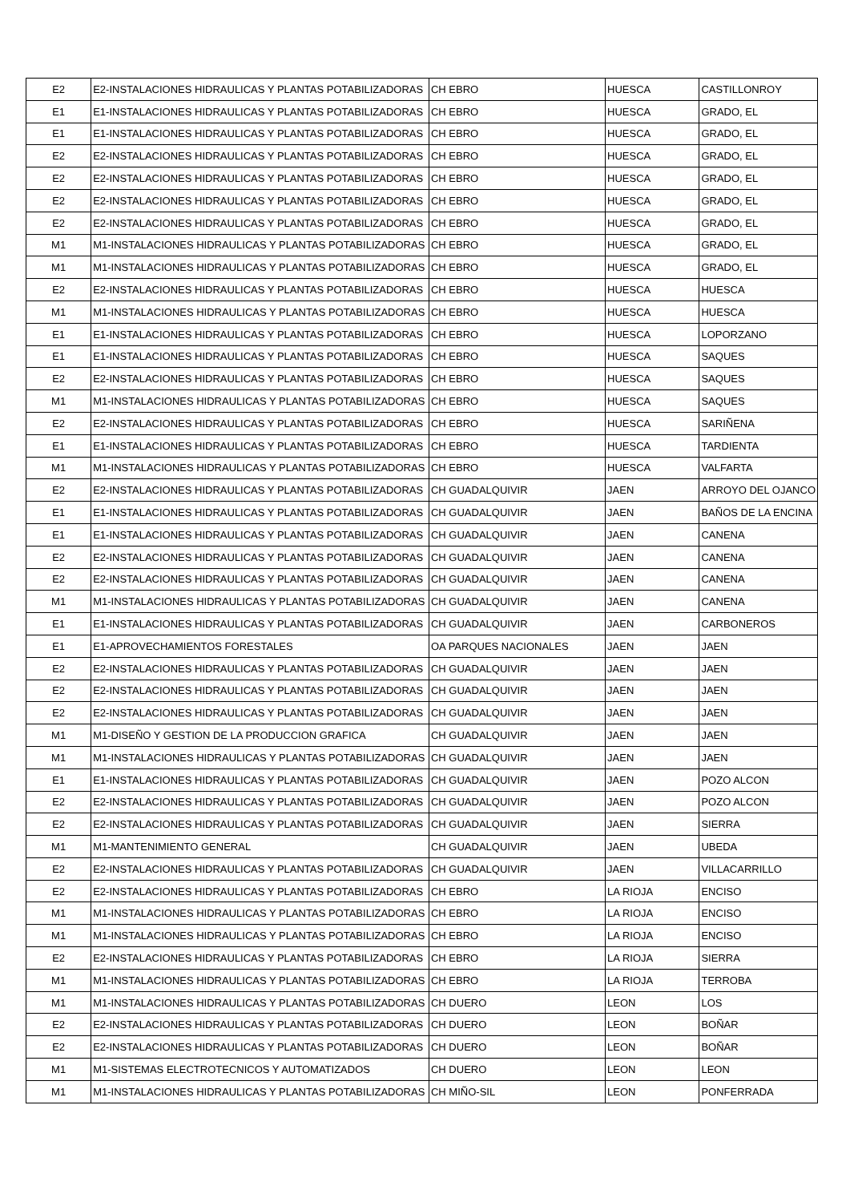| E2 | E2-INSTALACIONES HIDRAULICAS Y PLANTAS POTABILIZADORAS | CH EBRO | HUESCA | CASTILLONROY |
| E1 | E1-INSTALACIONES HIDRAULICAS Y PLANTAS POTABILIZADORAS | CH EBRO | HUESCA | GRADO, EL |
| E1 | E1-INSTALACIONES HIDRAULICAS Y PLANTAS POTABILIZADORAS | CH EBRO | HUESCA | GRADO, EL |
| E2 | E2-INSTALACIONES HIDRAULICAS Y PLANTAS POTABILIZADORAS | CH EBRO | HUESCA | GRADO, EL |
| E2 | E2-INSTALACIONES HIDRAULICAS Y PLANTAS POTABILIZADORAS | CH EBRO | HUESCA | GRADO, EL |
| E2 | E2-INSTALACIONES HIDRAULICAS Y PLANTAS POTABILIZADORAS | CH EBRO | HUESCA | GRADO, EL |
| E2 | E2-INSTALACIONES HIDRAULICAS Y PLANTAS POTABILIZADORAS | CH EBRO | HUESCA | GRADO, EL |
| M1 | M1-INSTALACIONES HIDRAULICAS Y PLANTAS POTABILIZADORAS | CH EBRO | HUESCA | GRADO, EL |
| M1 | M1-INSTALACIONES HIDRAULICAS Y PLANTAS POTABILIZADORAS | CH EBRO | HUESCA | GRADO, EL |
| E2 | E2-INSTALACIONES HIDRAULICAS Y PLANTAS POTABILIZADORAS | CH EBRO | HUESCA | HUESCA |
| M1 | M1-INSTALACIONES HIDRAULICAS Y PLANTAS POTABILIZADORAS | CH EBRO | HUESCA | HUESCA |
| E1 | E1-INSTALACIONES HIDRAULICAS Y PLANTAS POTABILIZADORAS | CH EBRO | HUESCA | LOPORZANO |
| E1 | E1-INSTALACIONES HIDRAULICAS Y PLANTAS POTABILIZADORAS | CH EBRO | HUESCA | SAQUES |
| E2 | E2-INSTALACIONES HIDRAULICAS Y PLANTAS POTABILIZADORAS | CH EBRO | HUESCA | SAQUES |
| M1 | M1-INSTALACIONES HIDRAULICAS Y PLANTAS POTABILIZADORAS | CH EBRO | HUESCA | SAQUES |
| E2 | E2-INSTALACIONES HIDRAULICAS Y PLANTAS POTABILIZADORAS | CH EBRO | HUESCA | SARIÑENA |
| E1 | E1-INSTALACIONES HIDRAULICAS Y PLANTAS POTABILIZADORAS | CH EBRO | HUESCA | TARDIENTA |
| M1 | M1-INSTALACIONES HIDRAULICAS Y PLANTAS POTABILIZADORAS | CH EBRO | HUESCA | VALFARTA |
| E2 | E2-INSTALACIONES HIDRAULICAS Y PLANTAS POTABILIZADORAS | CH GUADALQUIVIR | JAEN | ARROYO DEL OJANCO |
| E1 | E1-INSTALACIONES HIDRAULICAS Y PLANTAS POTABILIZADORAS | CH GUADALQUIVIR | JAEN | BAÑOS DE LA ENCINA |
| E1 | E1-INSTALACIONES HIDRAULICAS Y PLANTAS POTABILIZADORAS | CH GUADALQUIVIR | JAEN | CANENA |
| E2 | E2-INSTALACIONES HIDRAULICAS Y PLANTAS POTABILIZADORAS | CH GUADALQUIVIR | JAEN | CANENA |
| E2 | E2-INSTALACIONES HIDRAULICAS Y PLANTAS POTABILIZADORAS | CH GUADALQUIVIR | JAEN | CANENA |
| M1 | M1-INSTALACIONES HIDRAULICAS Y PLANTAS POTABILIZADORAS | CH GUADALQUIVIR | JAEN | CANENA |
| E1 | E1-INSTALACIONES HIDRAULICAS Y PLANTAS POTABILIZADORAS | CH GUADALQUIVIR | JAEN | CARBONEROS |
| E1 | E1-APROVECHAMIENTOS FORESTALES | OA PARQUES NACIONALES | JAEN | JAEN |
| E2 | E2-INSTALACIONES HIDRAULICAS Y PLANTAS POTABILIZADORAS | CH GUADALQUIVIR | JAEN | JAEN |
| E2 | E2-INSTALACIONES HIDRAULICAS Y PLANTAS POTABILIZADORAS | CH GUADALQUIVIR | JAEN | JAEN |
| E2 | E2-INSTALACIONES HIDRAULICAS Y PLANTAS POTABILIZADORAS | CH GUADALQUIVIR | JAEN | JAEN |
| M1 | M1-DISEÑO Y GESTION DE LA PRODUCCION GRAFICA | CH GUADALQUIVIR | JAEN | JAEN |
| M1 | M1-INSTALACIONES HIDRAULICAS Y PLANTAS POTABILIZADORAS | CH GUADALQUIVIR | JAEN | JAEN |
| E1 | E1-INSTALACIONES HIDRAULICAS Y PLANTAS POTABILIZADORAS | CH GUADALQUIVIR | JAEN | POZO ALCON |
| E2 | E2-INSTALACIONES HIDRAULICAS Y PLANTAS POTABILIZADORAS | CH GUADALQUIVIR | JAEN | POZO ALCON |
| E2 | E2-INSTALACIONES HIDRAULICAS Y PLANTAS POTABILIZADORAS | CH GUADALQUIVIR | JAEN | SIERRA |
| M1 | M1-MANTENIMIENTO GENERAL | CH GUADALQUIVIR | JAEN | UBEDA |
| E2 | E2-INSTALACIONES HIDRAULICAS Y PLANTAS POTABILIZADORAS | CH GUADALQUIVIR | JAEN | VILLACARRILLO |
| E2 | E2-INSTALACIONES HIDRAULICAS Y PLANTAS POTABILIZADORAS | CH EBRO | LA RIOJA | ENCISO |
| M1 | M1-INSTALACIONES HIDRAULICAS Y PLANTAS POTABILIZADORAS | CH EBRO | LA RIOJA | ENCISO |
| M1 | M1-INSTALACIONES HIDRAULICAS Y PLANTAS POTABILIZADORAS | CH EBRO | LA RIOJA | ENCISO |
| E2 | E2-INSTALACIONES HIDRAULICAS Y PLANTAS POTABILIZADORAS | CH EBRO | LA RIOJA | SIERRA |
| M1 | M1-INSTALACIONES HIDRAULICAS Y PLANTAS POTABILIZADORAS | CH EBRO | LA RIOJA | TERROBA |
| M1 | M1-INSTALACIONES HIDRAULICAS Y PLANTAS POTABILIZADORAS | CH DUERO | LEON | LOS |
| E2 | E2-INSTALACIONES HIDRAULICAS Y PLANTAS POTABILIZADORAS | CH DUERO | LEON | BOÑAR |
| E2 | E2-INSTALACIONES HIDRAULICAS Y PLANTAS POTABILIZADORAS | CH DUERO | LEON | BOÑAR |
| M1 | M1-SISTEMAS ELECTROTECNICOS Y AUTOMATIZADOS | CH DUERO | LEON | LEON |
| M1 | M1-INSTALACIONES HIDRAULICAS Y PLANTAS POTABILIZADORAS | CH MIÑO-SIL | LEON | PONFERRADA |